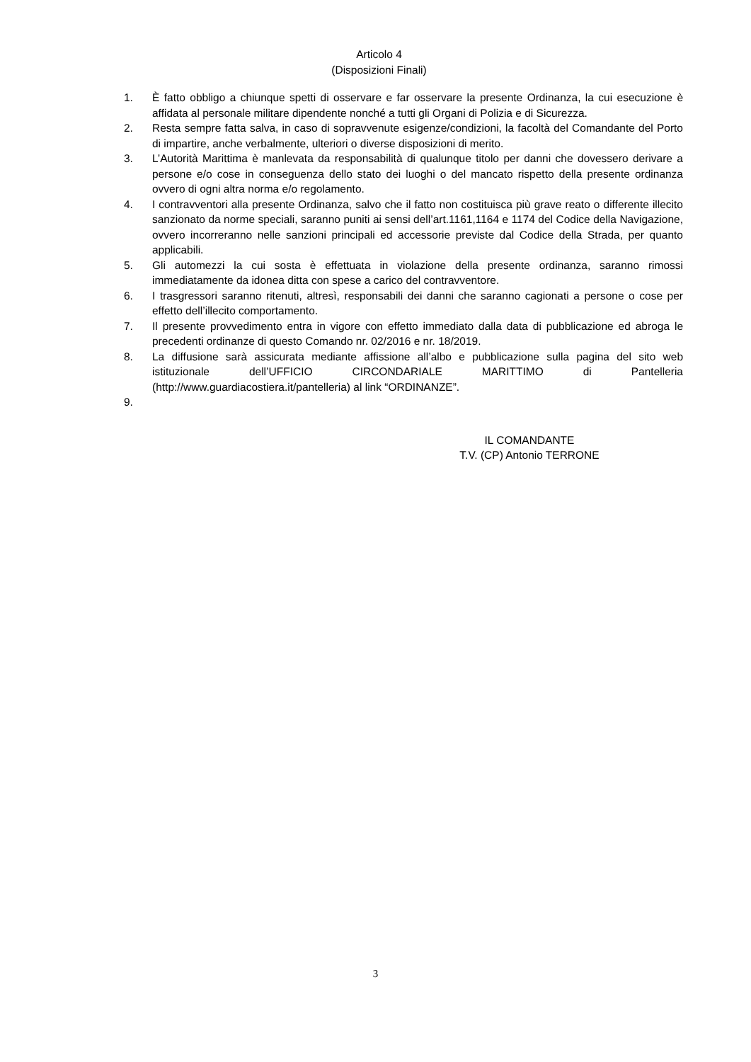Articolo 4
(Disposizioni Finali)
1. È fatto obbligo a chiunque spetti di osservare e far osservare la presente Ordinanza, la cui esecuzione è affidata al personale militare dipendente nonché a tutti gli Organi di Polizia e di Sicurezza.
2. Resta sempre fatta salva, in caso di sopravvenute esigenze/condizioni, la facoltà del Comandante del Porto di impartire, anche verbalmente, ulteriori o diverse disposizioni di merito.
3. L’Autorità Marittima è manlevata da responsabilità di qualunque titolo per danni che dovessero derivare a persone e/o cose in conseguenza dello stato dei luoghi o del mancato rispetto della presente ordinanza ovvero di ogni altra norma e/o regolamento.
4. I contravventori alla presente Ordinanza, salvo che il fatto non costituisca più grave reato o differente illecito sanzionato da norme speciali, saranno puniti ai sensi dell’art.1161,1164 e 1174 del Codice della Navigazione, ovvero incorreranno nelle sanzioni principali ed accessorie previste dal Codice della Strada, per quanto applicabili.
5. Gli automezzi la cui sosta è effettuata in violazione della presente ordinanza, saranno rimossi immediatamente da idonea ditta con spese a carico del contravventore.
6. I trasgressori saranno ritenuti, altresì, responsabili dei danni che saranno cagionati a persone o cose per effetto dell’illecito comportamento.
7. Il presente provvedimento entra in vigore con effetto immediato dalla data di pubblicazione ed abroga le precedenti ordinanze di questo Comando nr. 02/2016 e nr. 18/2019.
8. La diffusione sarà assicurata mediante affissione all’albo e pubblicazione sulla pagina del sito web istituzionale dell’UFFICIO CIRCONDARIALE MARITTIMO di Pantelleria (http://www.guardiacostiera.it/pantelleria) al link “ORDINANZE”.
9.
IL COMANDANTE
T.V. (CP) Antonio TERRONE
3